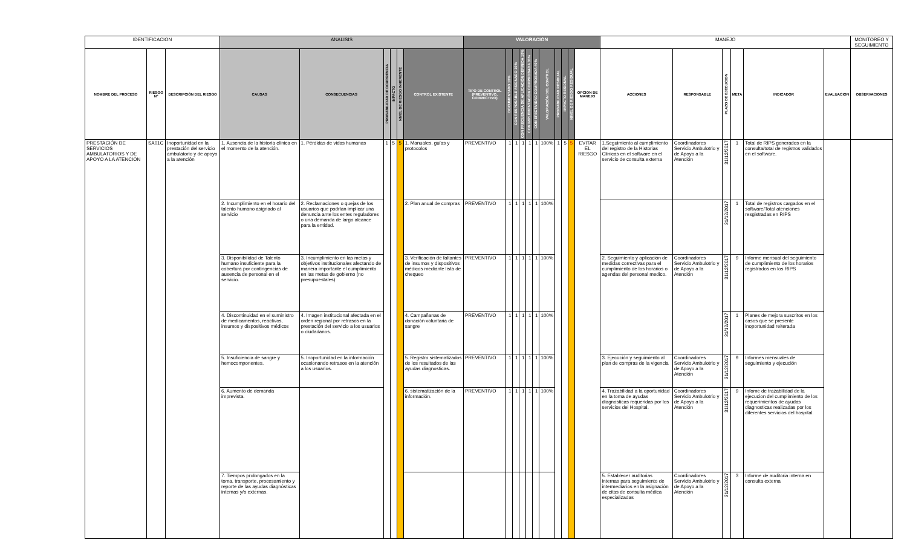| IDENTIFICACION | | | ANALISIS | | | | | | VALORACIÓN | | | | | | | | | | | MANEJO | | | | | | MONITOREO Y SEGUIMIENTO |
| NOMBRE DEL PROCESO | RIESGO N° | DESCRIPCIÓN DEL RIESGO | CAUSAS | CONSECUENCIAS | PROBABILIDAD DE OCURRENCIA | IMPACTO | NIVEL DE RIESGO INHERENTE | CONTROL EXISTENTE | TIPO DE CONTROL (PREVENTIVO, CORRECTIVO) | DOCUMENTADO 10% | CON RESPOSABLE ASIGNADO 10% | CON FRECUENCIA DE APLICACIÓN DEFINIDA 10% | CON IMPLEMENTACIÓN COMPROBADA 30% | CON EFECTIVIDAD COMPROBADA 40% | VALORACIÓN DEL CONTROL | PROBABILIDAD RESIDUAL | IMPACTO RESIDUAL | NIVEL DE RIESGO RESIDUAL | OPCION DE MANEJO | ACCIONES | RESPONSABLE | PLAZO DE EJECUCION | META | INDICADOR | EVALUACION | OBSERVACIONES |
| PRESTACIÓN DE SERVICIOS AMBULATORIOS Y DE APOYO A LA ATENCIÓN | SA01C | Inoportunidad en la prestación del servicio ambulatorio y de apoyo a la atención | 1. Ausencia de la historia clínica en el momento de la atención. | 1. Pérdidas de vidas humanas | 1 | 5 | 5 | 1. Manuales, guías y protocolos | PREVENTIVO | 1 | 1 | 1 | 1 | 1 | 100% | 1 | 5 | 5 | EVITAR EL RIESGO | 1.Seguimiento al cumplimiento del registro de la Historias Clinicas en el software en el servicio de consulta externa | Coordinadores Servicio Ambulotrio y de Apoyo a la Atención | 31/12/2017 | 1 | Total de RIPS generados en la consulta/total de registros validados en el software. | | |
| | | | 2. Incumplimiento en el horario del talento humano asignado al servicio | 2. Reclamaciones o quejas de los usuarios que podrían implicar una denuncia ante los entes reguladores o una demanda de largo alcance para la entidad. | | | | 2. Plan anual de compras | PREVENTIVO | 1 | 1 | 1 | 1 | 1 | 100% | | | | | | | 31/12/2017 | 1 | Total de registros cargados en el software/Total atenciones resgistradas en RIPS | | |
| | | | 3. Disponibilidad de Talento humano insuficiente para la cobertura por contingencias de ausencia de personal en el servicio. | 3. Incumplimiento en las metas y objetivos institucionales afectando de manera importante el cumplimiento en las metas de gobierno (no presupuestales). | | | | 3. Verificación de faltantes de insumos y dispositivos médicos mediante lista de chequeo | PREVENTIVO | 1 | 1 | 1 | 1 | 1 | 100% | | | | | 2. Seguimiento y aplicación de medidas correctivas para el cumplimiento de los horarios o agendas del personal medico. | Coordinadores Servicio Ambulotrio y de Apoyo a la Atención | 31/12/2017 | 9 | Informe mensual del seguimiento de cumplimiento de los horarios registrados en los RIPS | | |
| | | | 4. Discontinuidad en el suministro de medicamentos, reactivos, insumos y dispositivos médicos | 4. Imagen institucional afectada en el orden regional por retrasos en la prestación del servicio a los usuarios o ciudadanos. | | | | 4. Campañanas de donación voluntaria de sangre | PREVENTIVO | 1 | 1 | 1 | 1 | 1 | 100% | | | | | | | 31/12/2017 | 1 | Planes de mejora suscritos en los casos que se presente inoportunidad reiterada | | |
| | | | 5. Insuficiencia de sangre y hemocomponentes. | 5. Inoportunidad en la información ocasionando retrasos en la atención a los usuarios. | | | | 5. Registro sistematizados de los resultados de las ayudas diagnosticas. | PREVENTIVO | 1 | 1 | 1 | 1 | 1 | 100% | | | | | 3. Ejecución y seguimiento al plan de compras de la vigencia | Coordinadores Servicio Ambulotrio y de Apoyo a la Atención | 31/12/2017 | 9 | Informes mensuales de seguimiento y ejecución | | |
| | | | 6. Aumento de demanda imprevista. | | | | | 6. sistematización de la información. | PREVENTIVO | 1 | 1 | 1 | 1 | 1 | 100% | | | | | 4. Trazabilidad a la oportunidad en la toma de ayudas diagnosticas requeridas por los servicios del Hospital. | Coordinadores Servicio Ambulotrio y de Apoyo a la Atención | 31/12/2017 | 9 | Infome de trazabilidad de la ejecucion del cumplimiento de los requerimientos de ayudas diagnosticas realizadas por los diferentes servicios del hospital. | | |
| | | | 7. Tiempos prolongados en la toma, transporte, procesamiento y reporte de las ayudas diagnósticas internas y/o externas. | | | | | | | | | | | | | | | | | 5. Establecer auditorias internas para seguimiento de intermediarios en la asignación de citas de consulta médica especializadas | Coordinadores Servicio Ambulotrio y de Apoyo a la Atención | 31/12/2017 | 3 | Informe de auditoria interna en consulta externa | | |